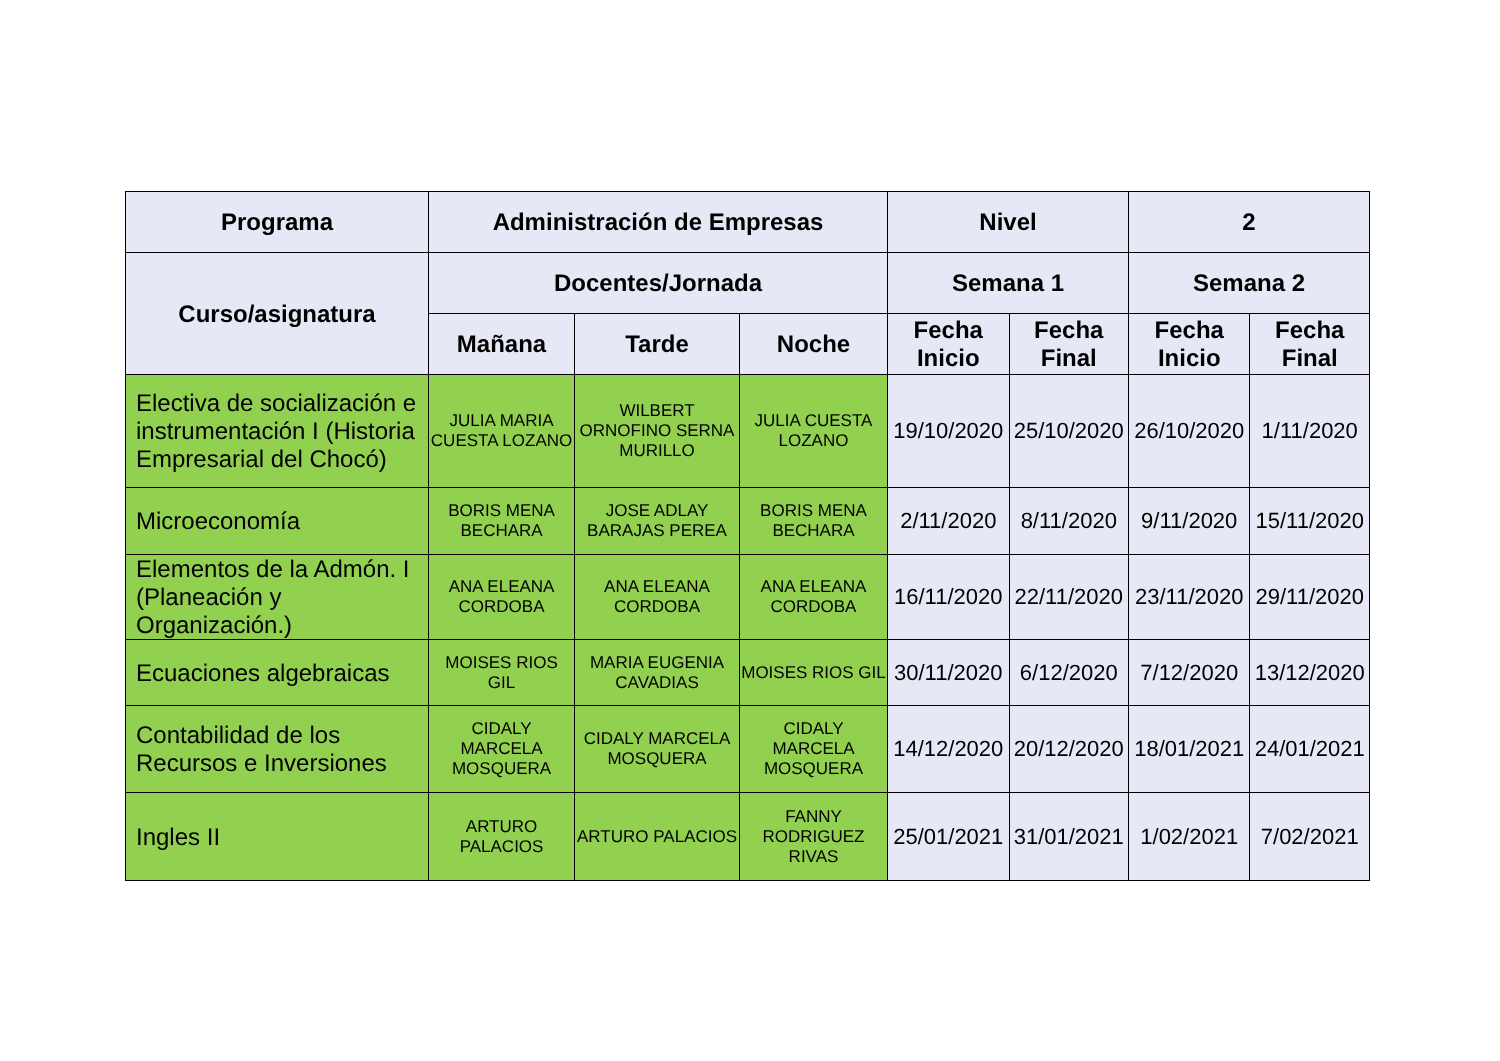| Programa | Administración de Empresas | | | Nivel | | 2 | |
| --- | --- | --- | --- | --- | --- | --- | --- |
| Curso/asignatura | Docentes/Jornada | | | Semana 1 | | Semana 2 | |
| | Mañana | Tarde | Noche | Fecha Inicio | Fecha Final | Fecha Inicio | Fecha Final |
| Electiva de socialización e instrumentación I (Historia Empresarial del Chocó) | JULIA MARIA CUESTA LOZANO | WILBERT ORNOFINO SERNA MURILLO | JULIA CUESTA LOZANO | 19/10/2020 | 25/10/2020 | 26/10/2020 | 1/11/2020 |
| Microeconomía | BORIS MENA BECHARA | JOSE ADLAY BARAJAS PEREA | BORIS MENA BECHARA | 2/11/2020 | 8/11/2020 | 9/11/2020 | 15/11/2020 |
| Elementos de la Admón. I (Planeación y Organización.) | ANA ELEANA CORDOBA | ANA ELEANA CORDOBA | ANA ELEANA CORDOBA | 16/11/2020 | 22/11/2020 | 23/11/2020 | 29/11/2020 |
| Ecuaciones algebraicas | MOISES RIOS GIL | MARIA EUGENIA CAVADIAS | MOISES RIOS GIL | 30/11/2020 | 6/12/2020 | 7/12/2020 | 13/12/2020 |
| Contabilidad de los Recursos e Inversiones | CIDALY MARCELA MOSQUERA | CIDALY MARCELA MOSQUERA | CIDALY MARCELA MOSQUERA | 14/12/2020 | 20/12/2020 | 18/01/2021 | 24/01/2021 |
| Ingles II | ARTURO PALACIOS | ARTURO PALACIOS | FANNY RODRIGUEZ RIVAS | 25/01/2021 | 31/01/2021 | 1/02/2021 | 7/02/2021 |